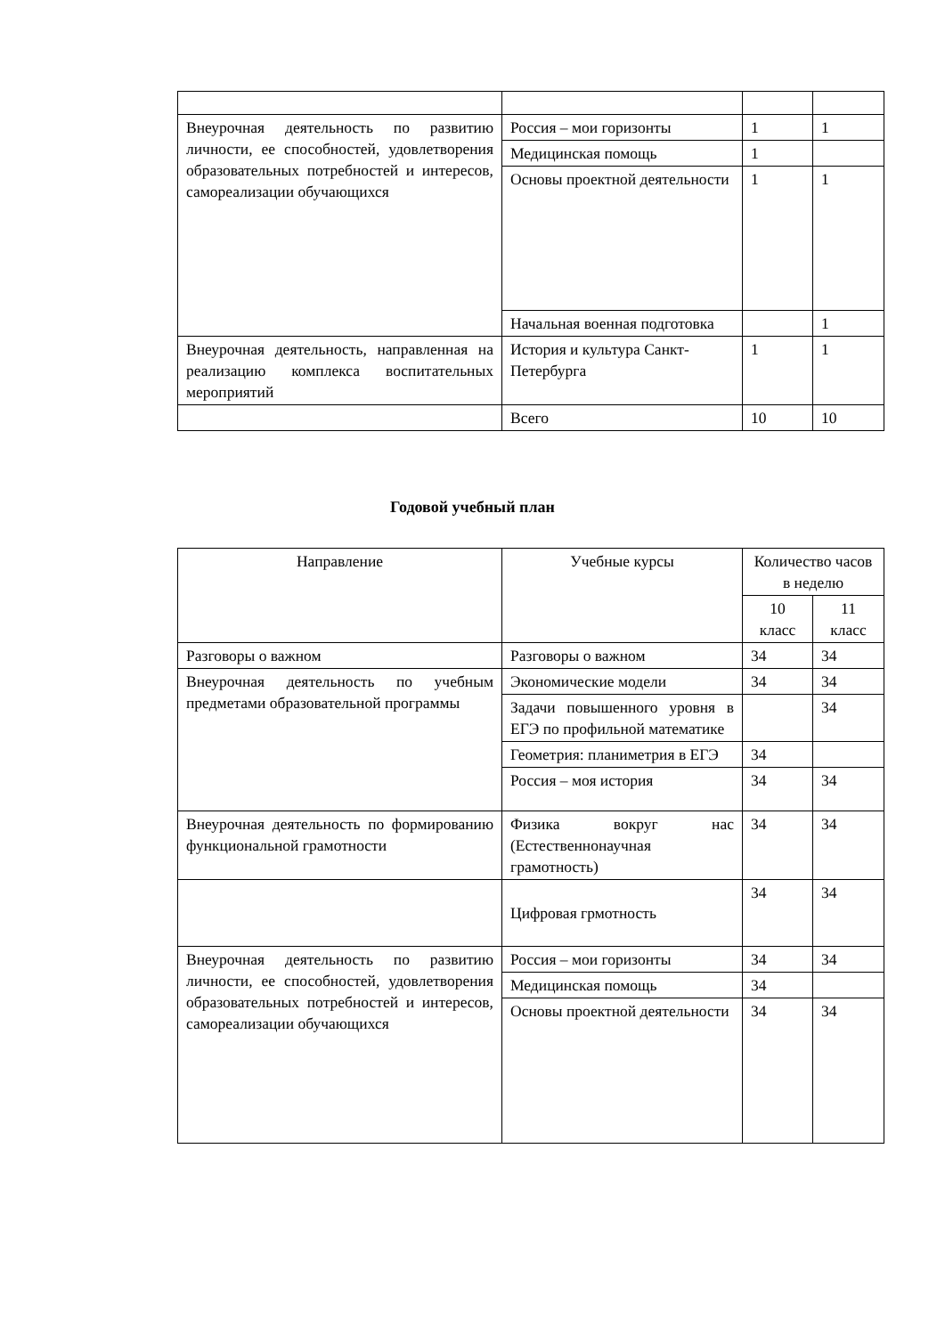| Внеурочная деятельность по развитию личности, ее способностей, удовлетворения образовательных потребностей и интересов, самореализации обучающихся | Россия – мои горизонты | 1 | 1 |
| | Медицинская помощь | 1 | |
| | Основы проектной деятельности | 1 | 1 |
| | Начальная военная подготовка | | 1 |
| Внеурочная деятельность, направленная на реализацию комплекса воспитательных мероприятий | История и культура Санкт-Петербурга | 1 | 1 |
| | Всего | 10 | 10 |
Годовой учебный план
| Направление | Учебные курсы | Количество часов в неделю | |
| --- | --- | --- | --- |
| | | 10 класс | 11 класс |
| Разговоры о важном | Разговоры о важном | 34 | 34 |
| Внеурочная деятельность по учебным предметами образовательной программы | Экономические модели | 34 | 34 |
| | Задачи повышенного уровня в ЕГЭ по профильной математике | | 34 |
| | Геометрия: планиметрия в ЕГЭ | 34 | |
| | Россия – моя история | 34 | 34 |
| Внеурочная деятельность по формированию функциональной грамотности | Физика вокруг нас (Естественнонаучная грамотность) | 34 | 34 |
| | Цифровая грмотность | 34 | 34 |
| Внеурочная деятельность по развитию личности, ее способностей, удовлетворения образовательных потребностей и интересов, самореализации обучающихся | Россия – мои горизонты | 34 | 34 |
| | Медицинская помощь | 34 | |
| | Основы проектной деятельности | 34 | 34 |